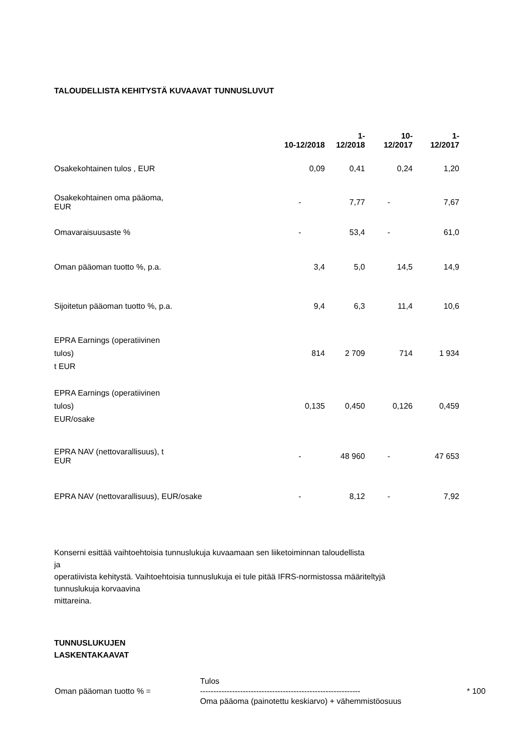TALOUDELLISTA KEHITYSTÄ KUVAAVAT TUNNUSLUVUT
| | 10-12/2018 | 1- 12/2018 | 10- 12/2017 | 1- 12/2017 |
| --- | --- | --- | --- | --- |
| Osakekohtainen tulos , EUR | 0,09 | 0,41 | 0,24 | 1,20 |
| Osakekohtainen oma pääoma, EUR | - | 7,77 | - | 7,67 |
| Omavaraisuusaste % | - | 53,4 | - | 61,0 |
| Oman pääoman tuotto %, p.a. | 3,4 | 5,0 | 14,5 | 14,9 |
| Sijoitetun pääoman tuotto %, p.a. | 9,4 | 6,3 | 11,4 | 10,6 |
| EPRA Earnings (operatiivinen tulos) t EUR | 814 | 2 709 | 714 | 1 934 |
| EPRA Earnings (operatiivinen tulos) EUR/osake | 0,135 | 0,450 | 0,126 | 0,459 |
| EPRA NAV (nettovarallisuus), t EUR | - | 48 960 | - | 47 653 |
| EPRA NAV (nettovarallisuus), EUR/osake | - | 8,12 | - | 7,92 |
Konserni esittää vaihtoehtoisia tunnuslukuja kuvaamaan sen liiketoiminnan taloudellista
ja
operatiivista kehitystä. Vaihtoehtoisia tunnuslukuja ei tule pitää IFRS-normistossa määriteltyjä
tunnuslukuja korvaavina
mittareina.
TUNNUSLUKUJEN
LASKENTAKAAVAT
| | Tulos | |
| Oman pääoman tuotto % = | ------------------------------------------------------------ | * 100 |
| | Oma pääoma (painotettu keskiarvo) + vähemmistöosuus | |